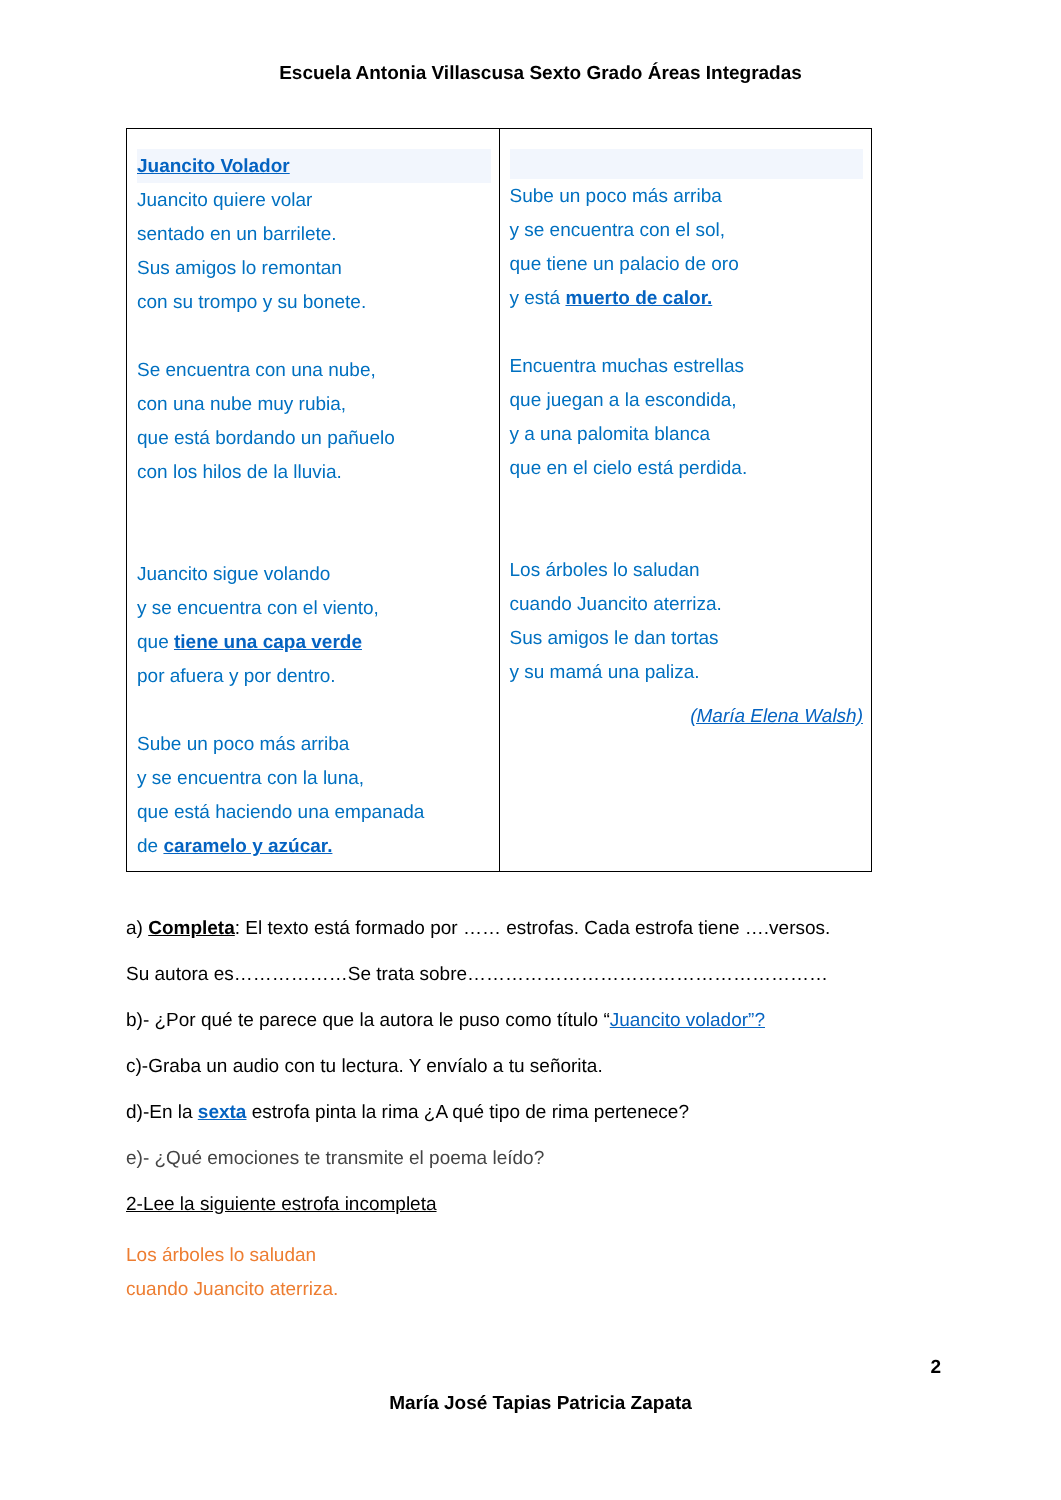Escuela Antonia Villascusa Sexto Grado Áreas Integradas
| Juancito Volador Juancito quiere volar sentado en un barrilete. Sus amigos lo remontan con su trompo y su bonete. Se encuentra con una nube, con una nube muy rubia, que está bordando un pañuelo con los hilos de la lluvia. Juancito sigue volando y se encuentra con el viento, que tiene una capa verde por afuera y por dentro. Sube un poco más arriba y se encuentra con la luna, que está haciendo una empanada de caramelo y azúcar. | Sube un poco más arriba y se encuentra con el sol, que tiene un palacio de oro y está muerto de calor. Encuentra muchas estrellas que juegan a la escondida, y a una palomita blanca que en el cielo está perdida. Los árboles lo saludan cuando Juancito aterriza. Sus amigos le dan tortas y su mamá una paliza. (María Elena Walsh) |
a) Completa: El texto está formado por …… estrofas. Cada estrofa tiene ….versos.
Su autora es………………Se trata sobre…………………………………………………
b)- ¿Por qué te parece que la autora le puso como título “Juancito volador”?
c)-Graba un audio con tu lectura. Y envíalo a tu señorita.
d)-En la sexta estrofa pinta la rima ¿A qué tipo de rima pertenece?
e)- ¿Qué emociones te transmite el poema leído?
2-Lee la siguiente estrofa incompleta
Los árboles lo saludan
cuando Juancito aterriza.
2
María José Tapias Patricia Zapata